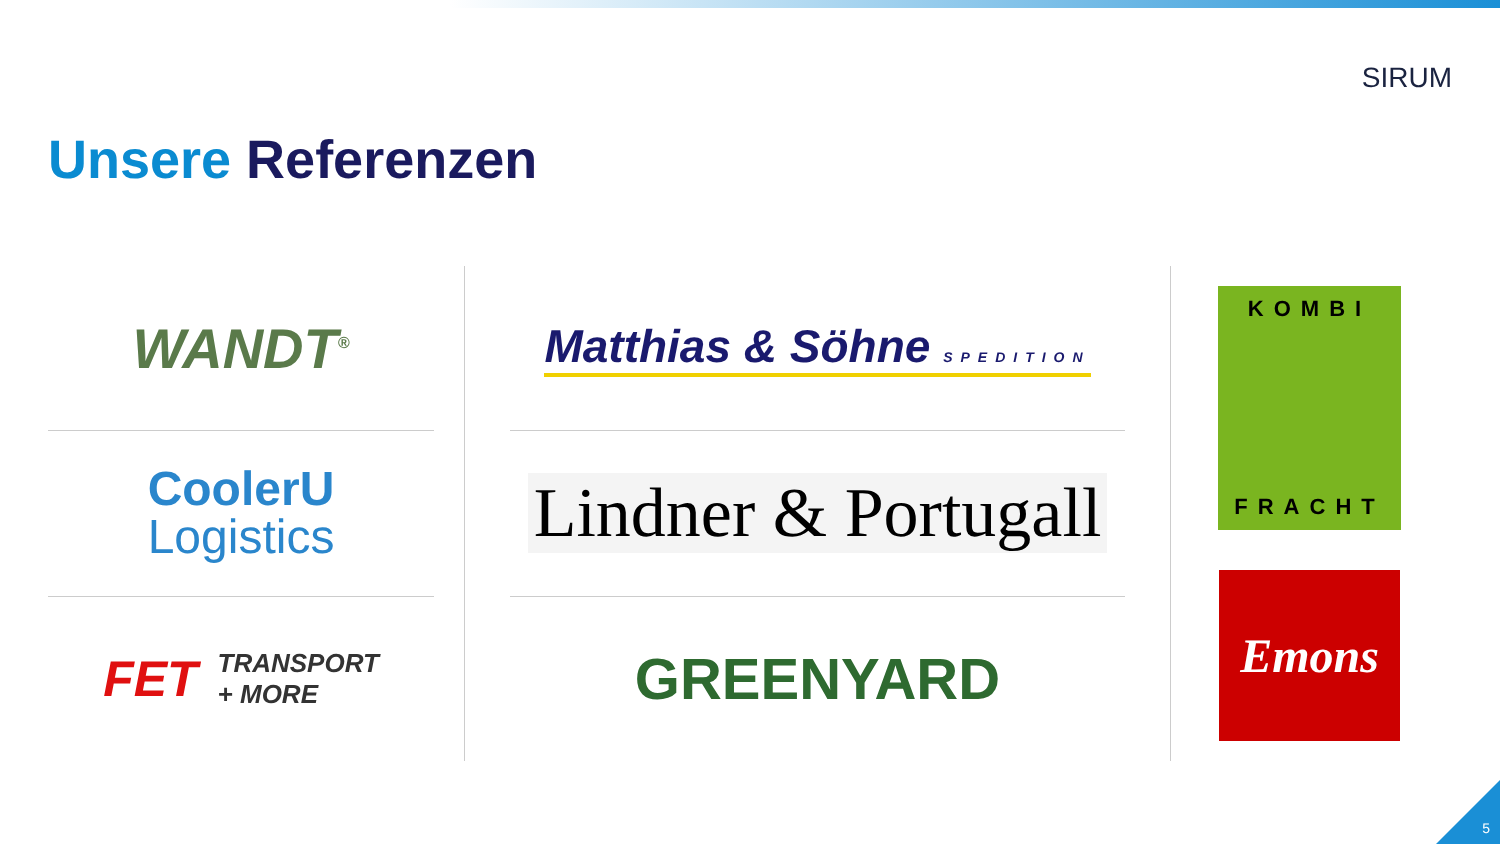SIRUM
Unsere Referenzen
WANDT<sup>®</sup>
CoolerU
Logistics
FET TRANSPORT
+ MORE
Matthias & Söhne SPEDITION
Lindner & Portugall
GREENYARD
KOMBI
FRACHT
Emons
5